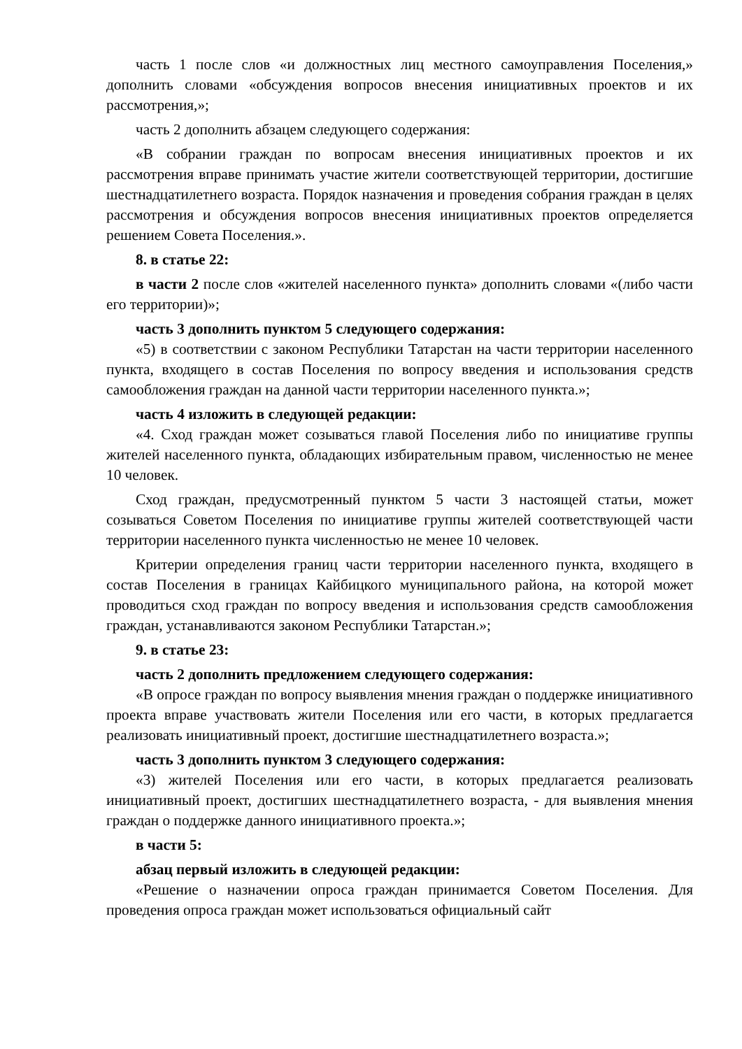часть 1 после слов «и должностных лиц местного самоуправления Поселения,» дополнить словами «обсуждения вопросов внесения инициативных проектов и их рассмотрения,»;
часть 2 дополнить абзацем следующего содержания:
«В собрании граждан по вопросам внесения инициативных проектов и их рассмотрения вправе принимать участие жители соответствующей территории, достигшие шестнадцатилетнего возраста. Порядок назначения и проведения собрания граждан в целях рассмотрения и обсуждения вопросов внесения инициативных проектов определяется решением Совета Поселения.».
8. в статье 22:
в части 2 после слов «жителей населенного пункта» дополнить словами «(либо части его территории)»;
часть 3 дополнить пунктом 5 следующего содержания:
«5) в соответствии с законом Республики Татарстан на части территории населенного пункта, входящего в состав Поселения по вопросу введения и использования средств самообложения граждан на данной части территории населенного пункта.»;
часть 4 изложить в следующей редакции:
«4. Сход граждан может созываться главой Поселения либо по инициативе группы жителей населенного пункта, обладающих избирательным правом, численностью не менее 10 человек.
Сход граждан, предусмотренный пунктом 5 части 3 настоящей статьи, может созываться Советом Поселения по инициативе группы жителей соответствующей части территории населенного пункта численностью не менее 10 человек.
Критерии определения границ части территории населенного пункта, входящего в состав Поселения в границах Кайбицкого муниципального района, на которой может проводиться сход граждан по вопросу введения и использования средств самообложения граждан, устанавливаются законом Республики Татарстан.»;
9. в статье 23:
часть 2 дополнить предложением следующего содержания:
«В опросе граждан по вопросу выявления мнения граждан о поддержке инициативного проекта вправе участвовать жители Поселения или его части, в которых предлагается реализовать инициативный проект, достигшие шестнадцатилетнего возраста.»;
часть 3 дополнить пунктом 3 следующего содержания:
«3) жителей Поселения или его части, в которых предлагается реализовать инициативный проект, достигших шестнадцатилетнего возраста, - для выявления мнения граждан о поддержке данного инициативного проекта.»;
в части 5:
абзац первый изложить в следующей редакции:
«Решение о назначении опроса граждан принимается Советом Поселения. Для проведения опроса граждан может использоваться официальный сайт